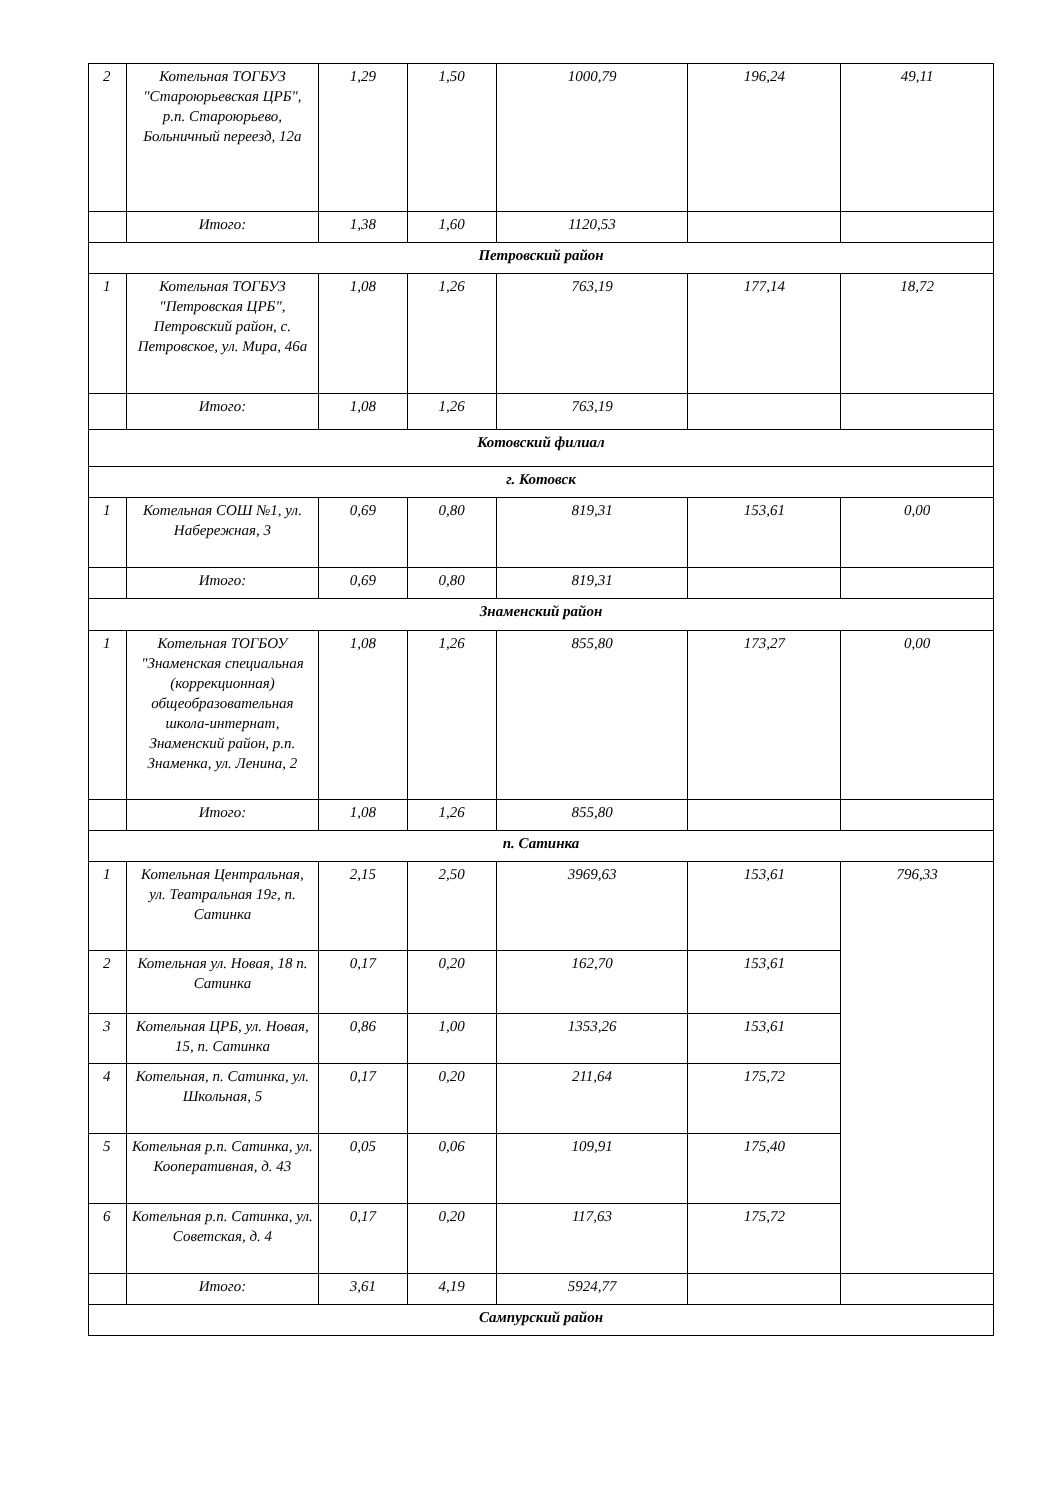| 2 | Котельная ТОГБУЗ "Староюрьевская ЦРБ", р.п. Староюрьево, Больничный переезд, 12а | 1,29 | 1,50 | 1000,79 | 196,24 | 49,11 |
| | Итого: | 1,38 | 1,60 | 1120,53 | | |
| Петровский район | | | | | | |
| 1 | Котельная ТОГБУЗ "Петровская ЦРБ", Петровский район, с. Петровское, ул. Мира, 46а | 1,08 | 1,26 | 763,19 | 177,14 | 18,72 |
| | Итого: | 1,08 | 1,26 | 763,19 | | |
| Котовский филиал | | | | | | |
| г. Котовск | | | | | | |
| 1 | Котельная СОШ №1, ул. Набережная, 3 | 0,69 | 0,80 | 819,31 | 153,61 | 0,00 |
| | Итого: | 0,69 | 0,80 | 819,31 | | |
| Знаменский район | | | | | | |
| 1 | Котельная ТОГБОУ "Знаменская специальная (коррекционная) общеобразовательная школа-интернат, Знаменский район, р.п. Знаменка, ул. Ленина, 2 | 1,08 | 1,26 | 855,80 | 173,27 | 0,00 |
| | Итого: | 1,08 | 1,26 | 855,80 | | |
| п. Сатинка | | | | | | |
| 1 | Котельная Центральная, ул. Театральная 19г, п. Сатинка | 2,15 | 2,50 | 3969,63 | 153,61 | 796,33 |
| 2 | Котельная ул. Новая, 18 п. Сатинка | 0,17 | 0,20 | 162,70 | 153,61 | |
| 3 | Котельная ЦРБ, ул. Новая, 15, п. Сатинка | 0,86 | 1,00 | 1353,26 | 153,61 | |
| 4 | Котельная, п. Сатинка, ул. Школьная, 5 | 0,17 | 0,20 | 211,64 | 175,72 | |
| 5 | Котельная р.п. Сатинка, ул. Кооперативная, д. 43 | 0,05 | 0,06 | 109,91 | 175,40 | |
| 6 | Котельная р.п. Сатинка, ул. Советская, д. 4 | 0,17 | 0,20 | 117,63 | 175,72 | |
| | Итого: | 3,61 | 4,19 | 5924,77 | | |
| Сампурский район | | | | | | |